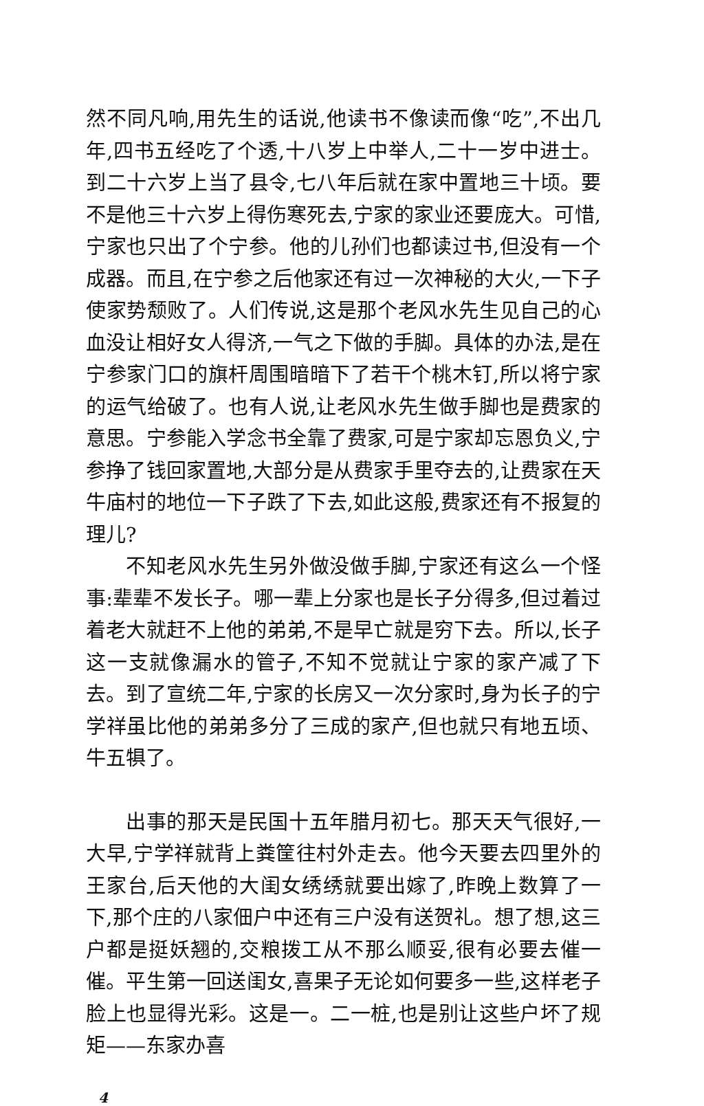然不同凡响,用先生的话说,他读书不像读而像“吃”,不出几年,四书五经吃了个透,十八岁上中举人,二十一岁中进士。到二十六岁上当了县令,七八年后就在家中置地三十顷。要不是他三十六岁上得伤寒死去,宁家的家业还要庞大。可惜,宁家也只出了个宁参。他的儿孙们也都读过书,但没有一个成器。而且,在宁参之后他家还有过一次神秘的大火,一下子使家势颓败了。人们传说,这是那个老风水先生见自己的心血没让相好女人得济,一气之下做的手脚。具体的办法,是在宁参家门口的旗杆周围暗暗下了若干个桃木钉,所以将宁家的运气给破了。也有人说,让老风水先生做手脚也是费家的意思。宁参能入学念书全靠了费家,可是宁家却忘恩负义,宁参挣了钱回家置地,大部分是从费家手里夺去的,让费家在天牛庙村的地位一下子跌了下去,如此这般,费家还有不报复的理儿?
不知老风水先生另外做没做手脚,宁家还有这么一个怪事:辈辈不发长子。哪一辈上分家也是长子分得多,但过着过着老大就赶不上他的弟弟,不是早亡就是穷下去。所以,长子这一支就像漏水的管子,不知不觉就让宁家的家产减了下去。到了宣统二年,宁家的长房又一次分家时,身为长子的宁学祥虽比他的弟弟多分了三成的家产,但也就只有地五顷、牛五犋了。
出事的那天是民国十五年腊月初七。那天天气很好,一大早,宁学祥就背上粪筐往村外走去。他今天要去四里外的王家台,后天他的大闺女绣绣就要出嫁了,昨晚上数算了一下,那个庄的八家佃户中还有三户没有送贺礼。想了想,这三户都是挺妖翘的,交粮拨工从不那么顺妥,很有必要去催一催。平生第一回送闺女,喜果子无论如何要多一些,这样老子脸上也显得光彩。这是一。二一桩,也是别让这些户坏了规矩——东家办喜
4